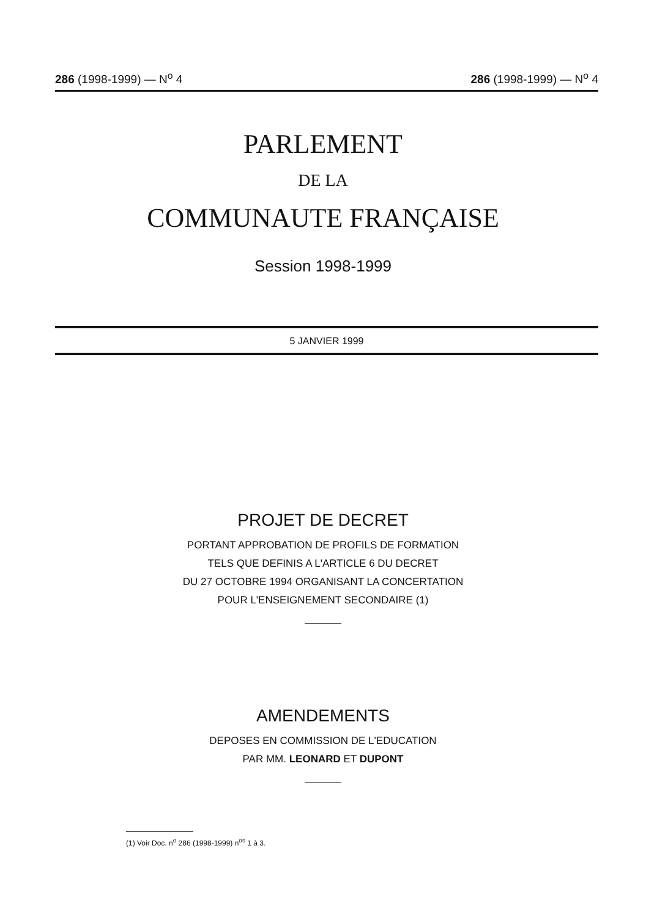286 (1998-1999) — N<sup>o</sup> 4 286 (1998-1999) — N<sup>o</sup> 4
PARLEMENT
DE LA
COMMUNAUTE FRANÇAISE
Session 1998-1999
5 JANVIER 1999
PROJET DE DECRET
PORTANT APPROBATION DE PROFILS DE FORMATION
TELS QUE DEFINIS A L'ARTICLE 6 DU DECRET
DU 27 OCTOBRE 1994 ORGANISANT LA CONCERTATION
POUR L'ENSEIGNEMENT SECONDAIRE (1)
AMENDEMENTS
DEPOSES EN COMMISSION DE L'EDUCATION
PAR MM. LEONARD ET DUPONT
(1) Voir Doc. n<sup>o</sup> 286 (1998-1999) n<sup>os</sup> 1 à 3.